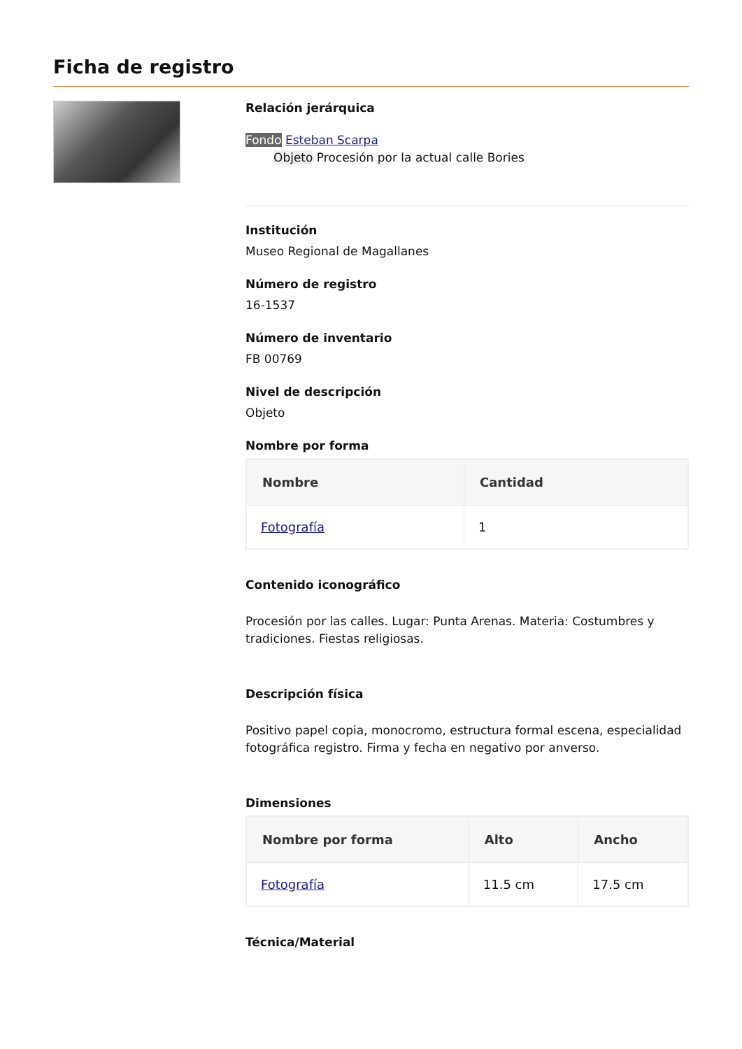Ficha de registro
Relación jerárquica
Fondo Esteban Scarpa
Objeto Procesión por la actual calle Bories
Institución
Museo Regional de Magallanes
Número de registro
16-1537
Número de inventario
FB 00769
Nivel de descripción
Objeto
Nombre por forma
| Nombre | Cantidad |
| --- | --- |
| Fotografía | 1 |
Contenido iconográfico
Procesión por las calles. Lugar: Punta Arenas. Materia: Costumbres y tradiciones. Fiestas religiosas.
Descripción física
Positivo papel copia, monocromo, estructura formal escena, especialidad fotográfica registro. Firma y fecha en negativo por anverso.
Dimensiones
| Nombre por forma | Alto | Ancho |
| --- | --- | --- |
| Fotografía | 11.5 cm | 17.5 cm |
Técnica/Material